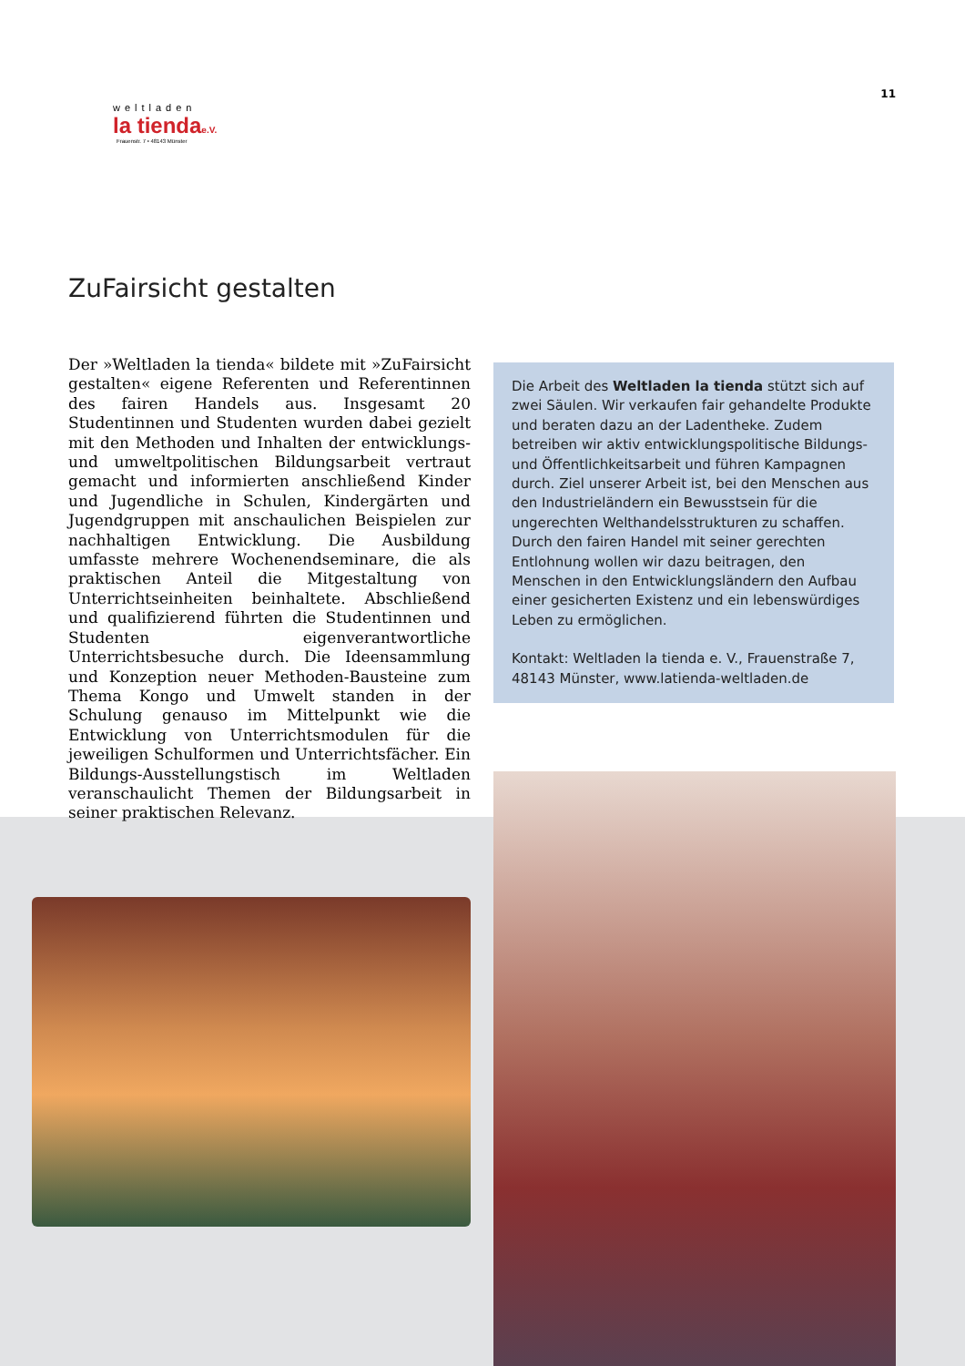11
weltladen
la tiendae.V.
Frauenstr. 7 • 48143 Münster
ZuFairsicht gestalten
Der »Weltladen la tienda« bildete mit »ZuFairsicht gestalten« eigene Referenten und Referentinnen des fairen Handels aus. Insgesamt 20 Studentinnen und Studenten wurden dabei gezielt mit den Methoden und Inhalten der entwicklungs- und umweltpolitischen Bildungsarbeit vertraut gemacht und informierten anschließend Kinder und Jugendliche in Schulen, Kindergärten und Jugendgruppen mit anschaulichen Beispielen zur nachhaltigen Entwicklung. Die Ausbildung umfasste mehrere Wochenendseminare, die als praktischen Anteil die Mitgestaltung von Unterrichtseinheiten beinhaltete. Abschließend und qualifizierend führten die Studentinnen und Studenten eigenverantwortliche Unterrichtsbesuche durch. Die Ideensammlung und Konzeption neuer Methoden-Bausteine zum Thema Kongo und Umwelt standen in der Schulung genauso im Mittelpunkt wie die Entwicklung von Unterrichtsmodulen für die jeweiligen Schulformen und Unterrichtsfächer. Ein Bildungs-Ausstellungstisch im Weltladen veranschaulicht Themen der Bildungsarbeit in seiner praktischen Relevanz.
Die Arbeit des Weltladen la tienda stützt sich auf zwei Säulen. Wir verkaufen fair gehandelte Produkte und beraten dazu an der Ladentheke. Zudem betreiben wir aktiv entwicklungspolitische Bildungs- und Öffentlichkeitsarbeit und führen Kampagnen durch. Ziel unserer Arbeit ist, bei den Menschen aus den Industrieländern ein Bewusstsein für die ungerechten Welthandelsstrukturen zu schaffen. Durch den fairen Handel mit seiner gerechten Entlohnung wollen wir dazu beitragen, den Menschen in den Entwicklungsländern den Aufbau einer gesicherten Existenz und ein lebenswürdiges Leben zu ermöglichen.
Kontakt: Weltladen la tienda e. V., Frauenstraße 7, 48143 Münster, www.latienda-weltladen.de